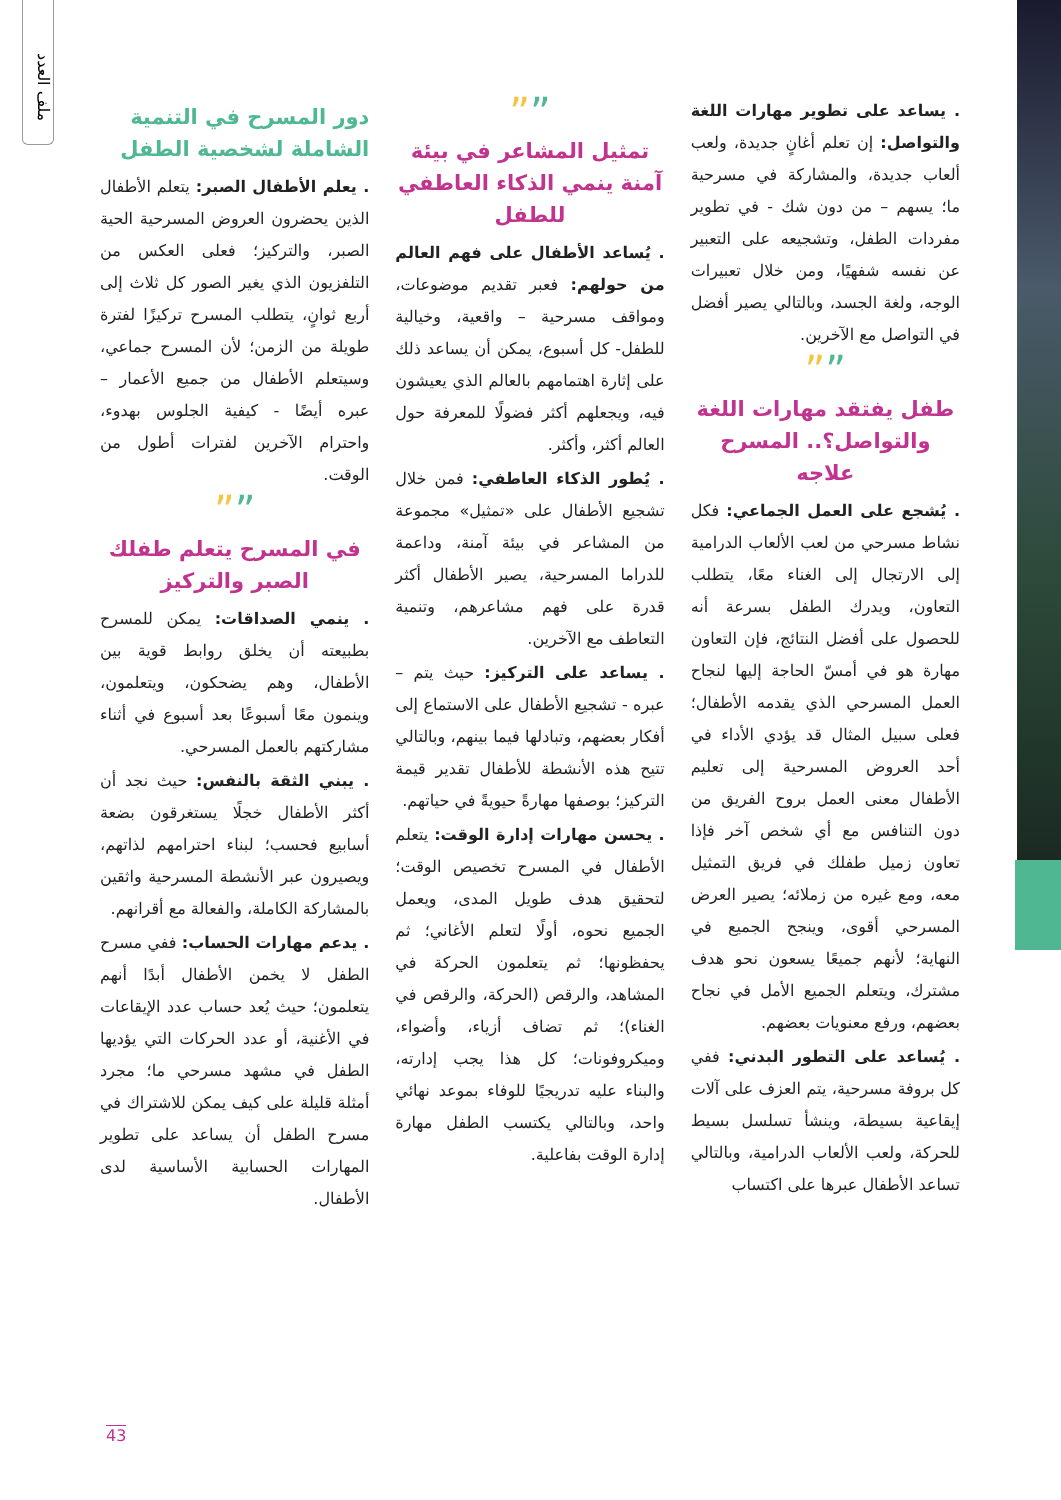ملف العدد
دور المسرح في التنمية الشاملة لشخصية الطفل
. يعلم الأطفال الصبر: يتعلم الأطفال الذين يحضرون العروض المسرحية الحية الصبر، والتركيز؛ فعلى العكس من التلفزيون الذي يغير الصور كل ثلاث إلى أربع ثوانٍ، يتطلب المسرح تركيزًا لفترة طويلة من الزمن؛ لأن المسرح جماعي، وسيتعلم الأطفال من جميع الأعمار – عبره أيضًا - كيفية الجلوس بهدوء، واحترام الآخرين لفترات أطول من الوقت.
””
في المسرح يتعلم طفلك الصبر والتركيز
. ينمي الصداقات: يمكن للمسرح بطبيعته أن يخلق روابط قوية بين الأطفال، وهم يضحكون، ويتعلمون، وينمون معًا أسبوعًا بعد أسبوع في أثناء مشاركتهم بالعمل المسرحي.
. يبني الثقة بالنفس: حيث نجد أن أكثر الأطفال خجلًا يستغرقون بضعة أسابيع فحسب؛ لبناء احترامهم لذاتهم، ويصيرون عبر الأنشطة المسرحية واثقين بالمشاركة الكاملة، والفعالة مع أقرانهم.
. يدعم مهارات الحساب: ففي مسرح الطفل لا يخمن الأطفال أبدًا أنهم يتعلمون؛ حيث يُعد حساب عدد الإيقاعات في الأغنية، أو عدد الحركات التي يؤديها الطفل في مشهد مسرحي ما؛ مجرد أمثلة قليلة على كيف يمكن للاشتراك في مسرح الطفل أن يساعد على تطوير المهارات الحسابية الأساسية لدى الأطفال.
””
تمثيل المشاعر في بيئة آمنة ينمي الذكاء العاطفي للطفل
. يُساعد الأطفال على فهم العالم من حولهم: فعبر تقديم موضوعات، ومواقف مسرحية – واقعية، وخيالية للطفل- كل أسبوع، يمكن أن يساعد ذلك على إثارة اهتمامهم بالعالم الذي يعيشون فيه، ويجعلهم أكثر فضولًا للمعرفة حول العالم أكثر، وأكثر.
. يُطور الذكاء العاطفي: فمن خلال تشجيع الأطفال على «تمثيل» مجموعة من المشاعر في بيئة آمنة، وداعمة للدراما المسرحية، يصير الأطفال أكثر قدرة على فهم مشاعرهم، وتنمية التعاطف مع الآخرين.
. يساعد على التركيز: حيث يتم – عبره - تشجيع الأطفال على الاستماع إلى أفكار بعضهم، وتبادلها فيما بينهم، وبالتالي تتيح هذه الأنشطة للأطفال تقدير قيمة التركيز؛ بوصفها مهارةً حيويةً في حياتهم.
. يحسن مهارات إدارة الوقت: يتعلم الأطفال في المسرح تخصيص الوقت؛ لتحقيق هدف طويل المدى، ويعمل الجميع نحوه، أولًا لتعلم الأغاني؛ ثم يحفظونها؛ ثم يتعلمون الحركة في المشاهد، والرقص (الحركة، والرقص في الغناء)؛ ثم تضاف أزياء، وأضواء، وميكروفونات؛ كل هذا يجب إدارته، والبناء عليه تدريجيًا للوفاء بموعد نهائي واحد، وبالتالي يكتسب الطفل مهارة إدارة الوقت بفاعلية.
. يساعد على تطوير مهارات اللغة والتواصل: إن تعلم أغانٍ جديدة، ولعب ألعاب جديدة، والمشاركة في مسرحية ما؛ يسهم – من دون شك - في تطوير مفردات الطفل، وتشجيعه على التعبير عن نفسه شفهيًا، ومن خلال تعبيرات الوجه، ولغة الجسد، وبالتالي يصير أفضل في التواصل مع الآخرين.
””
طفل يفتقد مهارات اللغة والتواصل؟.. المسرح علاجه
. يُشجع على العمل الجماعي: فكل نشاط مسرحي من لعب الألعاب الدرامية إلى الارتجال إلى الغناء معًا، يتطلب التعاون، ويدرك الطفل بسرعة أنه للحصول على أفضل النتائج، فإن التعاون مهارة هو في أمسّ الحاجة إليها لنجاح العمل المسرحي الذي يقدمه الأطفال؛ فعلى سبيل المثال قد يؤدي الأداء في أحد العروض المسرحية إلى تعليم الأطفال معنى العمل بروح الفريق من دون التنافس مع أي شخص آخر فإذا تعاون زميل طفلك في فريق التمثيل معه، ومع غيره من زملائه؛ يصير العرض المسرحي أقوى، وينجح الجميع في النهاية؛ لأنهم جميعًا يسعون نحو هدف مشترك، ويتعلم الجميع الأمل في نجاح بعضهم، ورفع معنويات بعضهم.
. يُساعد على التطور البدني: ففي كل بروفة مسرحية، يتم العزف على آلات إيقاعية بسيطة، وينشأ تسلسل بسيط للحركة، ولعب الألعاب الدرامية، وبالتالي تساعد الأطفال عبرها على اكتساب
43